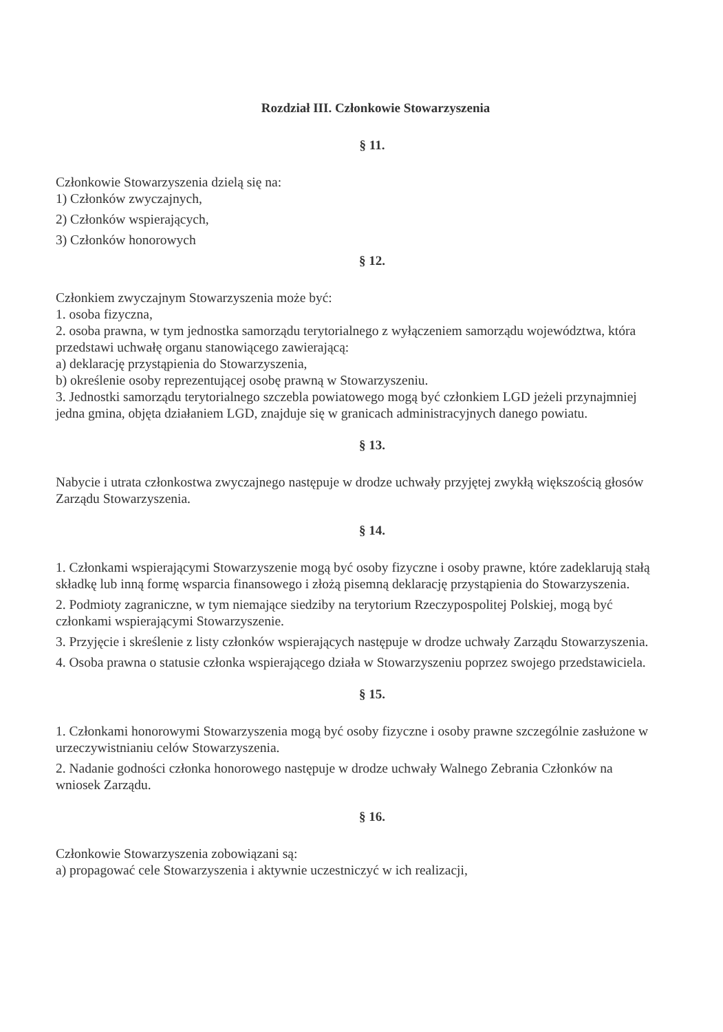Rozdział III. Członkowie Stowarzyszenia
§ 11.
Członkowie Stowarzyszenia dzielą się na:
1) Członków zwyczajnych,
2) Członków wspierających,
3) Członków honorowych
§ 12.
Członkiem zwyczajnym Stowarzyszenia może być:
1. osoba fizyczna,
2. osoba prawna, w tym jednostka samorządu terytorialnego z wyłączeniem samorządu województwa, która przedstawi uchwałę organu stanowiącego zawierającą:
a) deklarację przystąpienia do Stowarzyszenia,
b) określenie osoby reprezentującej osobę prawną w Stowarzyszeniu.
3. Jednostki samorządu terytorialnego szczebla powiatowego mogą być członkiem LGD jeżeli przynajmniej jedna gmina, objęta działaniem LGD, znajduje się w granicach administracyjnych danego powiatu.
§ 13.
Nabycie i utrata członkostwa zwyczajnego następuje w drodze uchwały przyjętej zwykłą większością głosów Zarządu Stowarzyszenia.
§ 14.
1. Członkami wspierającymi Stowarzyszenie mogą być osoby fizyczne i osoby prawne, które zadeklarują stałą składkę lub inną formę wsparcia finansowego i złożą pisemną deklarację przystąpienia do Stowarzyszenia.
2. Podmioty zagraniczne, w tym niemające siedziby na terytorium Rzeczypospolitej Polskiej, mogą być członkami wspierającymi Stowarzyszenie.
3. Przyjęcie i skreślenie z listy członków wspierających następuje w drodze uchwały Zarządu Stowarzyszenia.
4. Osoba prawna o statusie członka wspierającego działa w Stowarzyszeniu poprzez swojego przedstawiciela.
§ 15.
1. Członkami honorowymi Stowarzyszenia mogą być osoby fizyczne i osoby prawne szczególnie zasłużone w urzeczywistnianiu celów Stowarzyszenia.
2. Nadanie godności członka honorowego następuje w drodze uchwały Walnego Zebrania Członków na wniosek Zarządu.
§ 16.
Członkowie Stowarzyszenia zobowiązani są:
a) propagować cele Stowarzyszenia i aktywnie uczestniczyć w ich realizacji,